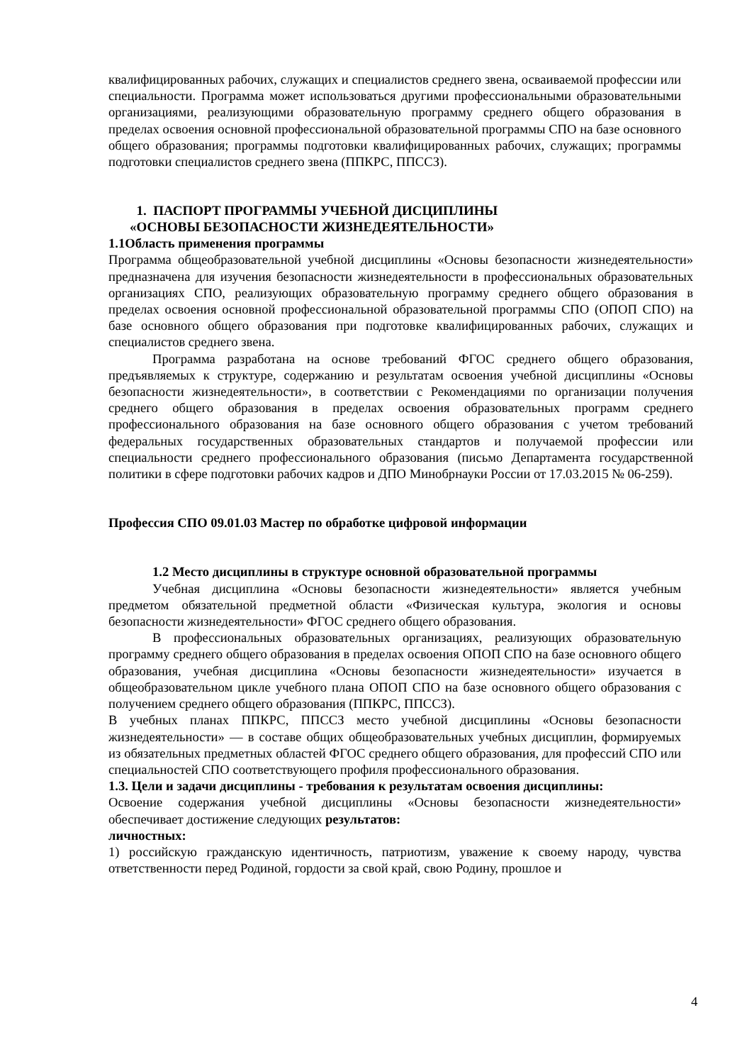квалифицированных рабочих, служащих и специалистов среднего звена, осваиваемой профессии или специальности. Программа может использоваться другими профессиональными образовательными организациями, реализующими образовательную программу среднего общего образования в пределах освоения основной профессиональной образовательной программы СПО на базе основного общего образования; программы подготовки квалифицированных рабочих, служащих; программы подготовки специалистов среднего звена (ППКРС, ППССЗ).
1. ПАСПОРТ ПРОГРАММЫ УЧЕБНОЙ ДИСЦИПЛИНЫ
«ОСНОВЫ БЕЗОПАСНОСТИ ЖИЗНЕДЕЯТЕЛЬНОСТИ»
1.1Область применения программы
Программа общеобразовательной учебной дисциплины «Основы безопасности жизнедеятельности» предназначена для изучения безопасности жизнедеятельности в профессиональных образовательных организациях СПО, реализующих образовательную программу среднего общего образования в пределах освоения основной профессиональной образовательной программы СПО (ОПОП СПО) на базе основного общего образования при подготовке квалифицированных рабочих, служащих и специалистов среднего звена.
Программа разработана на основе требований ФГОС среднего общего образования, предъявляемых к структуре, содержанию и результатам освоения учебной дисциплины «Основы безопасности жизнедеятельности», в соответствии с Рекомендациями по организации получения среднего общего образования в пределах освоения образовательных программ среднего профессионального образования на базе основного общего образования с учетом требований федеральных государственных образовательных стандартов и получаемой профессии или специальности среднего профессионального образования (письмо Департамента государственной политики в сфере подготовки рабочих кадров и ДПО Минобрнауки России от 17.03.2015 № 06-259).
Профессия СПО 09.01.03 Мастер по обработке цифровой информации
1.2 Место дисциплины в структуре основной образовательной программы
Учебная дисциплина «Основы безопасности жизнедеятельности» является учебным предметом обязательной предметной области «Физическая культура, экология и основы безопасности жизнедеятельности» ФГОС среднего общего образования.
В профессиональных образовательных организациях, реализующих образовательную программу среднего общего образования в пределах освоения ОПОП СПО на базе основного общего образования, учебная дисциплина «Основы безопасности жизнедеятельности» изучается в общеобразовательном цикле учебного плана ОПОП СПО на базе основного общего образования с получением среднего общего образования (ППКРС, ППССЗ).
В учебных планах ППКРС, ППССЗ место учебной дисциплины «Основы безопасности жизнедеятельности» — в составе общих общеобразовательных учебных дисциплин, формируемых из обязательных предметных областей ФГОС среднего общего образования, для профессий СПО или специальностей СПО соответствующего профиля профессионального образования.
1.3. Цели и задачи дисциплины - требования к результатам освоения дисциплины:
Освоение содержания учебной дисциплины «Основы безопасности жизнедеятельности» обеспечивает достижение следующих результатов:
личностных:
1) российскую гражданскую идентичность, патриотизм, уважение к своему народу, чувства ответственности перед Родиной, гордости за свой край, свою Родину, прошлое и
4